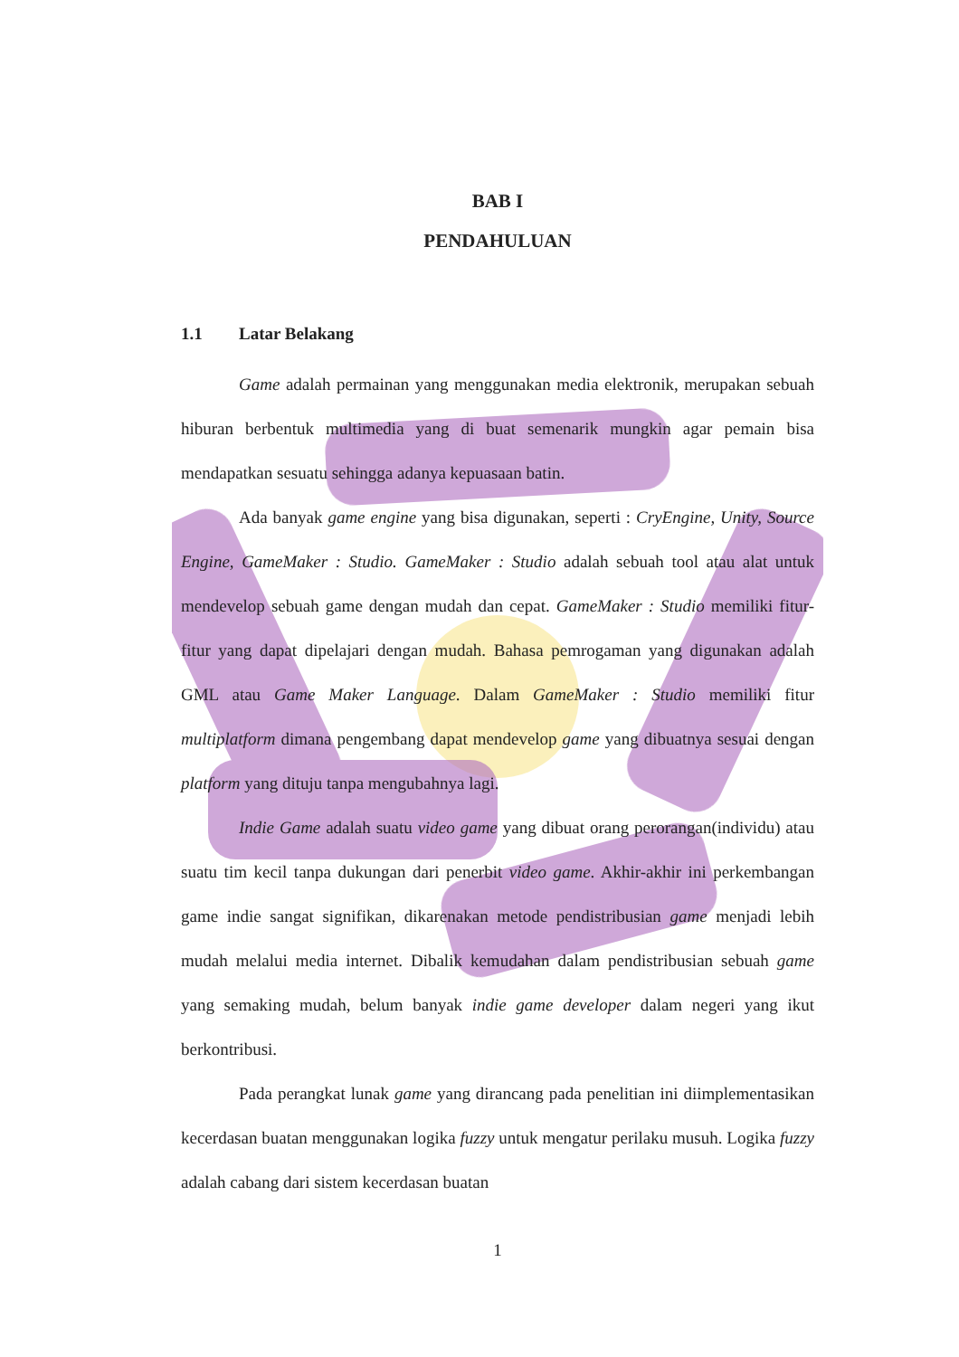BAB I
PENDAHULUAN
1.1 Latar Belakang
Game adalah permainan yang menggunakan media elektronik, merupakan sebuah hiburan berbentuk multimedia yang di buat semenarik mungkin agar pemain bisa mendapatkan sesuatu sehingga adanya kepuasaan batin.
Ada banyak game engine yang bisa digunakan, seperti : CryEngine, Unity, Source Engine, GameMaker : Studio. GameMaker : Studio adalah sebuah tool atau alat untuk mendevelop sebuah game dengan mudah dan cepat. GameMaker : Studio memiliki fitur-fitur yang dapat dipelajari dengan mudah. Bahasa pemrogaman yang digunakan adalah GML atau Game Maker Language. Dalam GameMaker : Studio memiliki fitur multiplatform dimana pengembang dapat mendevelop game yang dibuatnya sesuai dengan platform yang dituju tanpa mengubahnya lagi.
Indie Game adalah suatu video game yang dibuat orang perorangan(individu) atau suatu tim kecil tanpa dukungan dari penerbit video game. Akhir-akhir ini perkembangan game indie sangat signifikan, dikarenakan metode pendistribusian game menjadi lebih mudah melalui media internet. Dibalik kemudahan dalam pendistribusian sebuah game yang semaking mudah, belum banyak indie game developer dalam negeri yang ikut berkontribusi.
Pada perangkat lunak game yang dirancang pada penelitian ini diimplementasikan kecerdasan buatan menggunakan logika fuzzy untuk mengatur perilaku musuh. Logika fuzzy adalah cabang dari sistem kecerdasan buatan
1